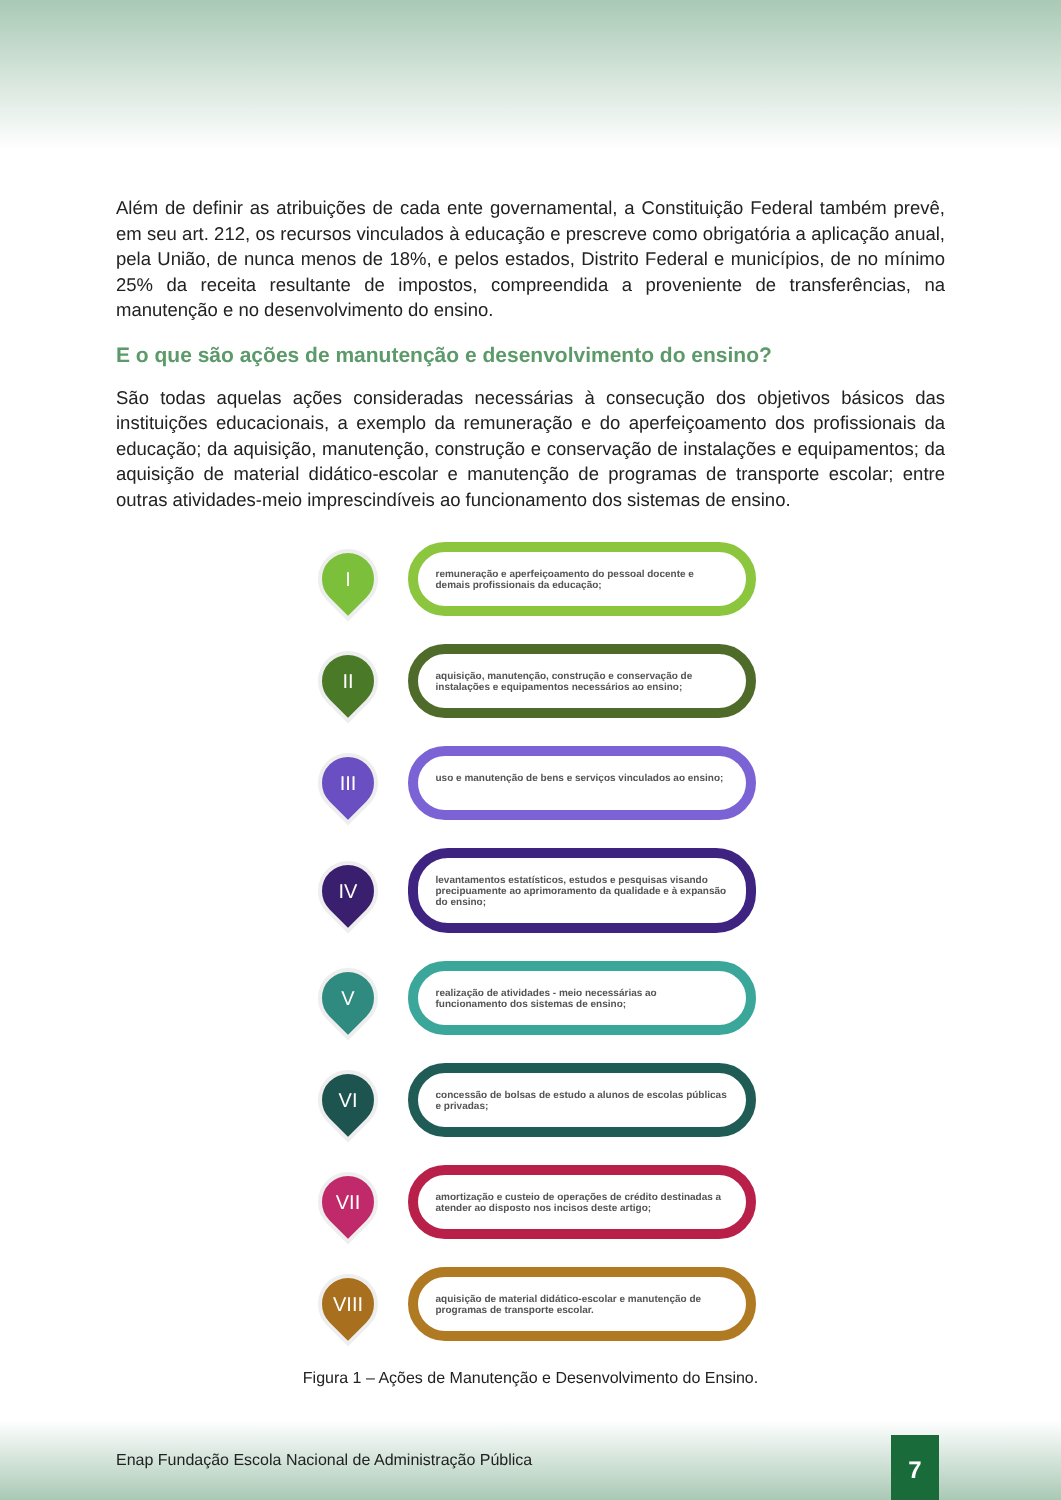Além de definir as atribuições de cada ente governamental, a Constituição Federal também prevê, em seu art. 212, os recursos vinculados à educação e prescreve como obrigatória a aplicação anual, pela União, de nunca menos de 18%, e pelos estados, Distrito Federal e municípios, de no mínimo 25% da receita resultante de impostos, compreendida a proveniente de transferências, na manutenção e no desenvolvimento do ensino.
E o que são ações de manutenção e desenvolvimento do ensino?
São todas aquelas ações consideradas necessárias à consecução dos objetivos básicos das instituições educacionais, a exemplo da remuneração e do aperfeiçoamento dos profissionais da educação; da aquisição, manutenção, construção e conservação de instalações e equipamentos; da aquisição de material didático-escolar e manutenção de programas de transporte escolar; entre outras atividades-meio imprescindíveis ao funcionamento dos sistemas de ensino.
I
remuneração e aperfeiçoamento do pessoal docente e demais profissionais da educação;
II
aquisição, manutenção, construção e conservação de instalações e equipamentos necessários ao ensino;
III
uso e manutenção de bens e serviços vinculados ao ensino;
IV
levantamentos estatísticos, estudos e pesquisas visando precipuamente ao aprimoramento da qualidade e à expansão do ensino;
V
realização de atividades - meio necessárias ao funcionamento dos sistemas de ensino;
VI
concessão de bolsas de estudo a alunos de escolas públicas e privadas;
VII
amortização e custeio de operações de crédito destinadas a atender ao disposto nos incisos deste artigo;
VIII
aquisição de material didático-escolar e manutenção de programas de transporte escolar.
Figura 1 – Ações de Manutenção e Desenvolvimento do Ensino.
Enap Fundação Escola Nacional de Administração Pública
7